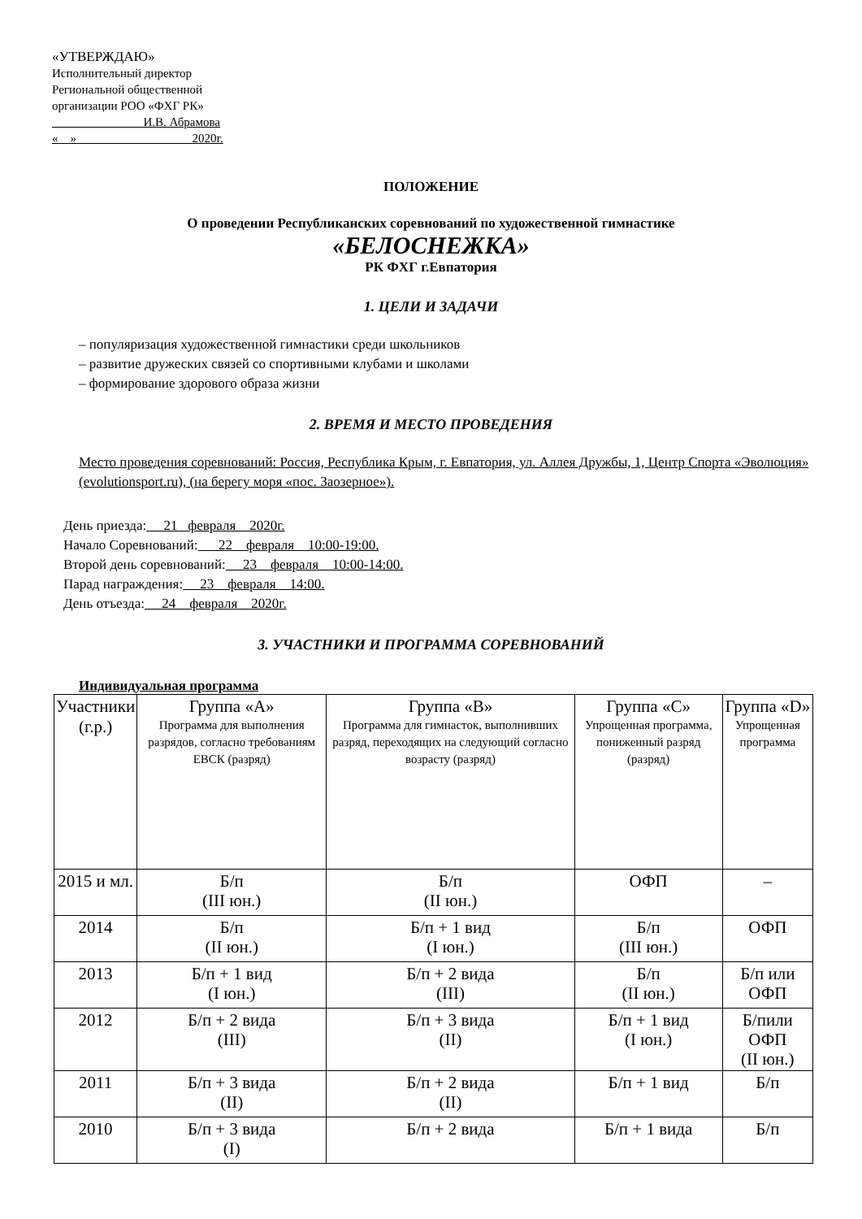«УТВЕРЖДАЮ»
Исполнительный директор
Региональной общественной
организации РОО «ФХГ РК»
И.В. Абрамова
« » 2020г.
ПОЛОЖЕНИЕ
О проведении Республиканских соревнований по художественной гимнастике
«БЕЛОСНЕЖКА»
РК ФХГ г.Евпатория
1. ЦЕЛИ И ЗАДАЧИ
– популяризация художественной гимнастики среди школьников
– развитие дружеских связей со спортивными клубами и школами
– формирование здорового образа жизни
2. ВРЕМЯ И МЕСТО ПРОВЕДЕНИЯ
Место проведения соревнований: Россия, Республика Крым, г. Евпатория, ул. Аллея Дружбы, 1, Центр Спорта «Эволюция» (evolutionsport.ru), (на берегу моря «пос. Заозерное»).
День приезда: 21 февраля 2020г.
Начало Соревнований: 22 февраля 10:00-19:00.
Второй день соревнований: 23 февраля 10:00-14:00.
Парад награждения: 23 февраля 14:00.
День отъезда: 24 февраля 2020г.
3. УЧАСТНИКИ И ПРОГРАММА СОРЕВНОВАНИЙ
Индивидуальная программа
| Участники (г.р.) | Группа «А» Программа для выполнения разрядов, согласно требованиям ЕВСК (разряд) | Группа «В» Программа для гимнасток, выполнивших разряд, переходящих на следующий согласно возрасту (разряд) | Группа «С» Упрощенная программа, пониженный разряд (разряд) | Группа «D» Упрощенная программа |
| --- | --- | --- | --- | --- |
| 2015 и мл. | Б/п (III юн.) | Б/п (II юн.) | ОФП | – |
| 2014 | Б/п (II юн.) | Б/п + 1 вид (I юн.) | Б/п (III юн.) | ОФП |
| 2013 | Б/п + 1 вид (I юн.) | Б/п + 2 вида (III) | Б/п (II юн.) | Б/п или ОФП |
| 2012 | Б/п + 2 вида (III) | Б/п + 3 вида (II) | Б/п + 1 вид (I юн.) | Б/пили ОФП (II юн.) |
| 2011 | Б/п + 3 вида (II) | Б/п + 2 вида (II) | Б/п + 1 вид | Б/п |
| 2010 | Б/п + 3 вида (I) | Б/п + 2 вида | Б/п + 1 вида | Б/п |